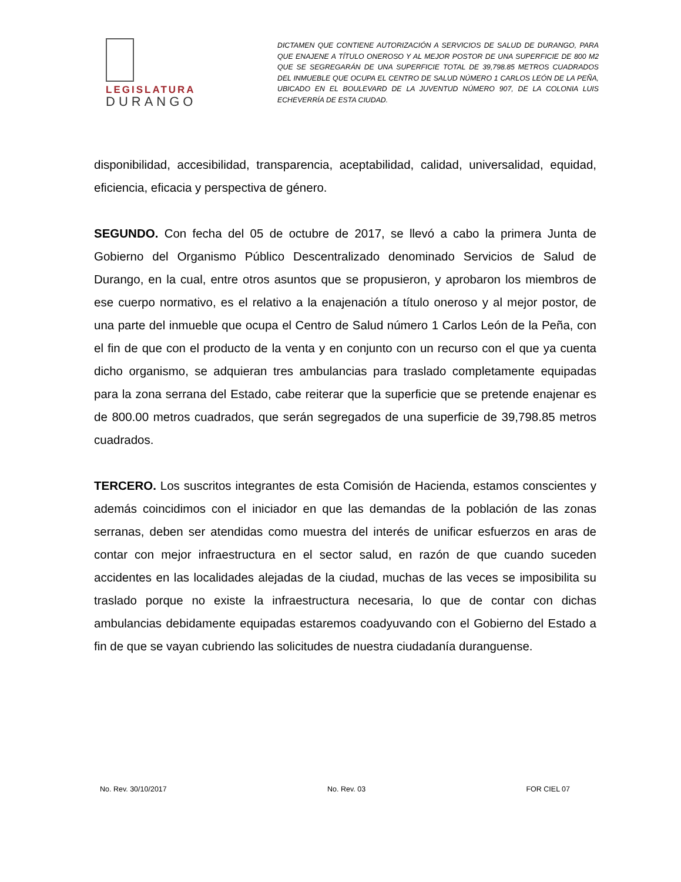LEGISLATURA
DURANGO
DICTAMEN QUE CONTIENE AUTORIZACIÓN A SERVICIOS DE SALUD DE DURANGO, PARA QUE ENAJENE A TÍTULO ONEROSO Y AL MEJOR POSTOR DE UNA SUPERFICIE DE 800 M2 QUE SE SEGREGARÁN DE UNA SUPERFICIE TOTAL DE 39,798.85 METROS CUADRADOS DEL INMUEBLE QUE OCUPA EL CENTRO DE SALUD NÚMERO 1 CARLOS LEÓN DE LA PEÑA, UBICADO EN EL BOULEVARD DE LA JUVENTUD NÚMERO 907, DE LA COLONIA LUIS ECHEVERRÍA DE ESTA CIUDAD.
disponibilidad, accesibilidad, transparencia, aceptabilidad, calidad, universalidad, equidad, eficiencia, eficacia y perspectiva de género.
SEGUNDO. Con fecha del 05 de octubre de 2017, se llevó a cabo la primera Junta de Gobierno del Organismo Público Descentralizado denominado Servicios de Salud de Durango, en la cual, entre otros asuntos que se propusieron, y aprobaron los miembros de ese cuerpo normativo, es el relativo a la enajenación a título oneroso y al mejor postor, de una parte del inmueble que ocupa el Centro de Salud número 1 Carlos León de la Peña, con el fin de que con el producto de la venta y en conjunto con un recurso con el que ya cuenta dicho organismo, se adquieran tres ambulancias para traslado completamente equipadas para la zona serrana del Estado, cabe reiterar que la superficie que se pretende enajenar es de 800.00 metros cuadrados, que serán segregados de una superficie de 39,798.85 metros cuadrados.
TERCERO. Los suscritos integrantes de esta Comisión de Hacienda, estamos conscientes y además coincidimos con el iniciador en que las demandas de la población de las zonas serranas, deben ser atendidas como muestra del interés de unificar esfuerzos en aras de contar con mejor infraestructura en el sector salud, en razón de que cuando suceden accidentes en las localidades alejadas de la ciudad, muchas de las veces se imposibilita su traslado porque no existe la infraestructura necesaria, lo que de contar con dichas ambulancias debidamente equipadas estaremos coadyuvando con el Gobierno del Estado a fin de que se vayan cubriendo las solicitudes de nuestra ciudadanía duranguense.
No. Rev. 30/10/2017 No. Rev. 03 FOR CIEL 07